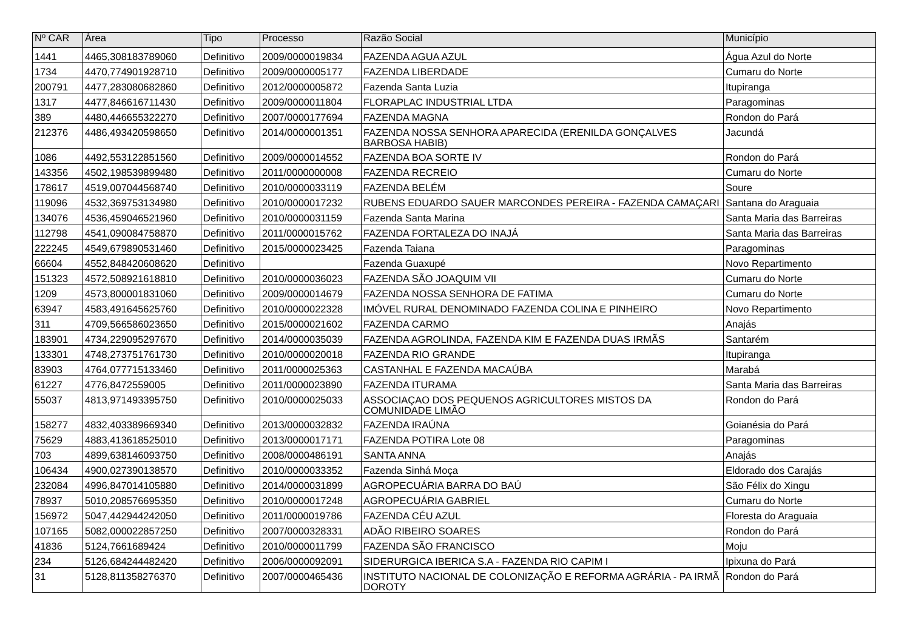| Nº CAR | Área | Tipo | Processo | Razão Social | Município |
| --- | --- | --- | --- | --- | --- |
| 1441 | 4465,308183789060 | Definitivo | 2009/0000019834 | FAZENDA AGUA AZUL | Água Azul do Norte |
| 1734 | 4470,774901928710 | Definitivo | 2009/0000005177 | FAZENDA LIBERDADE | Cumaru do Norte |
| 200791 | 4477,283080682860 | Definitivo | 2012/0000005872 | Fazenda Santa Luzia | Itupiranga |
| 1317 | 4477,846616711430 | Definitivo | 2009/0000011804 | FLORAPLAC INDUSTRIAL LTDA | Paragominas |
| 389 | 4480,446655322270 | Definitivo | 2007/0000177694 | FAZENDA MAGNA | Rondon do Pará |
| 212376 | 4486,493420598650 | Definitivo | 2014/0000001351 | FAZENDA NOSSA SENHORA APARECIDA (ERENILDA GONÇALVES BARBOSA HABIB) | Jacundá |
| 1086 | 4492,553122851560 | Definitivo | 2009/0000014552 | FAZENDA BOA SORTE IV | Rondon do Pará |
| 143356 | 4502,198539899480 | Definitivo | 2011/0000000008 | FAZENDA RECREIO | Cumaru do Norte |
| 178617 | 4519,007044568740 | Definitivo | 2010/0000033119 | FAZENDA BELÉM | Soure |
| 119096 | 4532,369753134980 | Definitivo | 2010/0000017232 | RUBENS EDUARDO SAUER MARCONDES PEREIRA - FAZENDA CAMAÇARI | Santana do Araguaia |
| 134076 | 4536,459046521960 | Definitivo | 2010/0000031159 | Fazenda Santa Marina | Santa Maria das Barreiras |
| 112798 | 4541,090084758870 | Definitivo | 2011/0000015762 | FAZENDA FORTALEZA DO INAJÁ | Santa Maria das Barreiras |
| 222245 | 4549,679890531460 | Definitivo | 2015/0000023425 | Fazenda Taiana | Paragominas |
| 66604 | 4552,848420608620 | Definitivo | | Fazenda Guaxupé | Novo Repartimento |
| 151323 | 4572,508921618810 | Definitivo | 2010/0000036023 | FAZENDA SÃO JOAQUIM VII | Cumaru do Norte |
| 1209 | 4573,800001831060 | Definitivo | 2009/0000014679 | FAZENDA NOSSA SENHORA DE FATIMA | Cumaru do Norte |
| 63947 | 4583,491645625760 | Definitivo | 2010/0000022328 | IMÓVEL RURAL DENOMINADO FAZENDA COLINA E PINHEIRO | Novo Repartimento |
| 311 | 4709,566586023650 | Definitivo | 2015/0000021602 | FAZENDA CARMO | Anajás |
| 183901 | 4734,229095297670 | Definitivo | 2014/0000035039 | FAZENDA AGROLINDA, FAZENDA KIM E FAZENDA DUAS IRMÃS | Santarém |
| 133301 | 4748,273751761730 | Definitivo | 2010/0000020018 | FAZENDA RIO GRANDE | Itupiranga |
| 83903 | 4764,077715133460 | Definitivo | 2011/0000025363 | CASTANHAL E FAZENDA MACAÚBA | Marabá |
| 61227 | 4776,8472559005 | Definitivo | 2011/0000023890 | FAZENDA ITURAMA | Santa Maria das Barreiras |
| 55037 | 4813,971493395750 | Definitivo | 2010/0000025033 | ASSOCIAÇAO DOS PEQUENOS AGRICULTORES MISTOS DA COMUNIDADE LIMÃO | Rondon do Pará |
| 158277 | 4832,403389669340 | Definitivo | 2013/0000032832 | FAZENDA IRAÚNA | Goianésia do Pará |
| 75629 | 4883,413618525010 | Definitivo | 2013/0000017171 | FAZENDA POTIRA Lote 08 | Paragominas |
| 703 | 4899,638146093750 | Definitivo | 2008/0000486191 | SANTA ANNA | Anajás |
| 106434 | 4900,027390138570 | Definitivo | 2010/0000033352 | Fazenda Sinhá Moça | Eldorado dos Carajás |
| 232084 | 4996,847014105880 | Definitivo | 2014/0000031899 | AGROPECUÁRIA BARRA DO BAÚ | São Félix do Xingu |
| 78937 | 5010,208576695350 | Definitivo | 2010/0000017248 | AGROPECUÁRIA GABRIEL | Cumaru do Norte |
| 156972 | 5047,442944242050 | Definitivo | 2011/0000019786 | FAZENDA CÉU AZUL | Floresta do Araguaia |
| 107165 | 5082,000022857250 | Definitivo | 2007/0000328331 | ADÃO RIBEIRO SOARES | Rondon do Pará |
| 41836 | 5124,7661689424 | Definitivo | 2010/0000011799 | FAZENDA SÃO FRANCISCO | Moju |
| 234 | 5126,684244482420 | Definitivo | 2006/0000092091 | SIDERURGICA IBERICA S.A - FAZENDA RIO CAPIM I | Ipixuna do Pará |
| 31 | 5128,811358276370 | Definitivo | 2007/0000465436 | INSTITUTO NACIONAL DE COLONIZAÇÃO E REFORMA AGRÁRIA - PA IRMÃ DOROTY | Rondon do Pará |